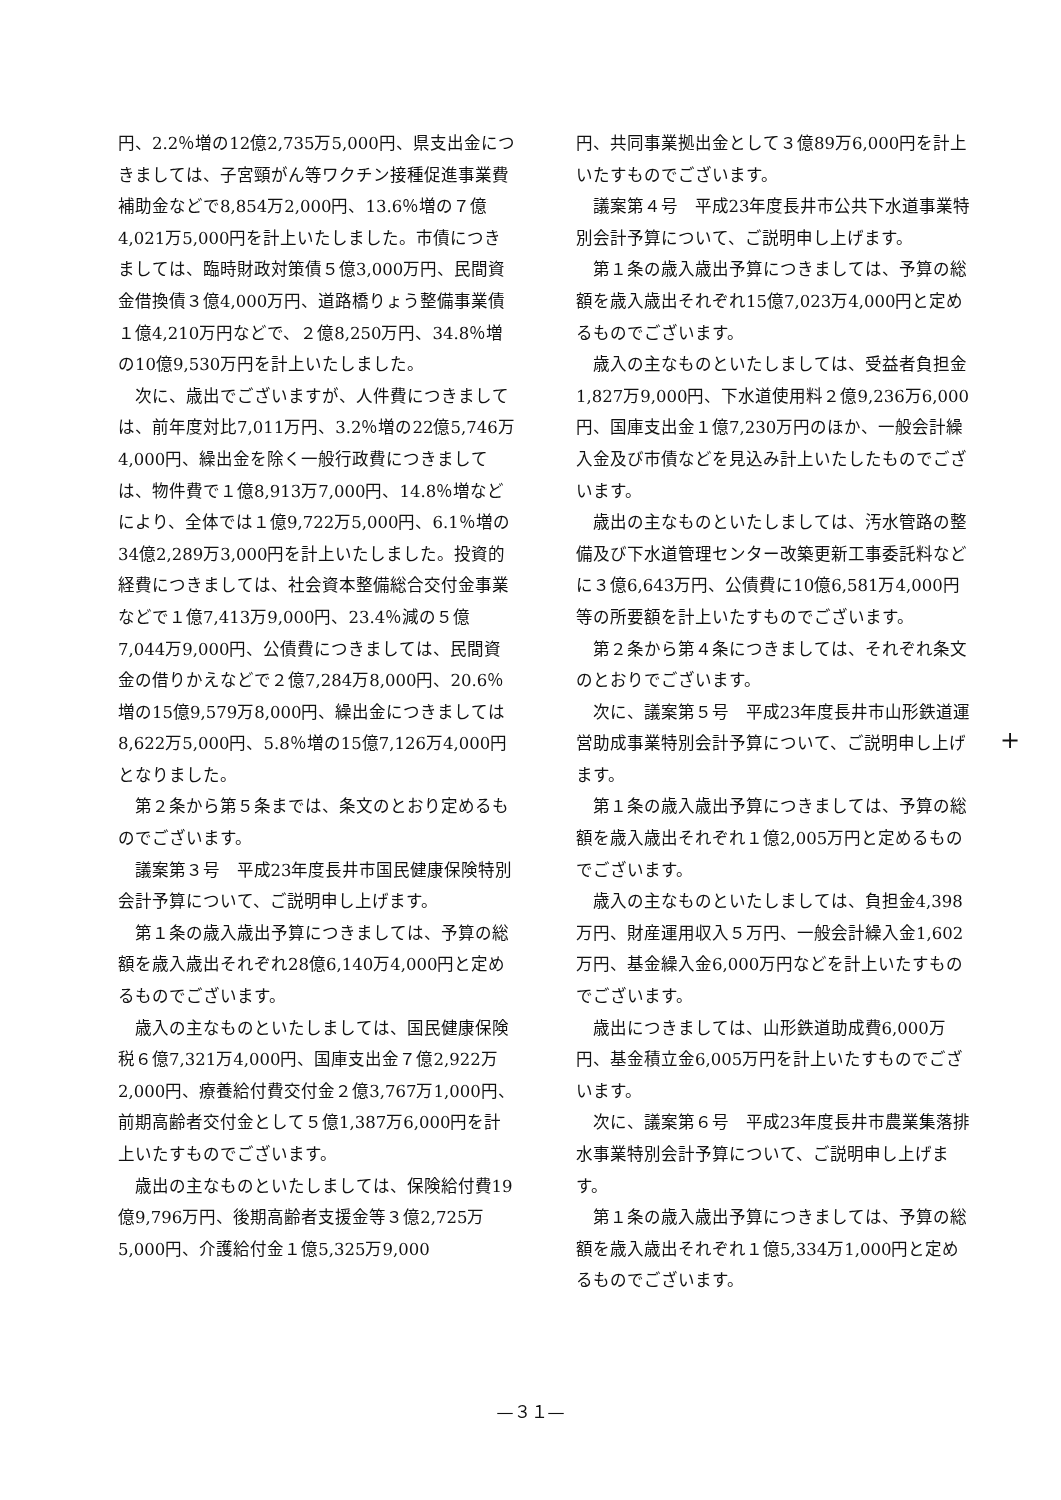円、2.2％増の12億2,735万5,000円、県支出金につきましては、子宮頸がん等ワクチン接種促進事業費補助金などで8,854万2,000円、13.6％増の７億4,021万5,000円を計上いたしました。市債につきましては、臨時財政対策債５億3,000万円、民間資金借換債３億4,000万円、道路橋りょう整備事業債１億4,210万円などで、２億8,250万円、34.8％増の10億9,530万円を計上いたしました。
次に、歳出でございますが、人件費につきましては、前年度対比7,011万円、3.2％増の22億5,746万4,000円、繰出金を除く一般行政費につきましては、物件費で１億8,913万7,000円、14.8％増などにより、全体では１億9,722万5,000円、6.1％増の34億2,289万3,000円を計上いたしました。投資的経費につきましては、社会資本整備総合交付金事業などで１億7,413万9,000円、23.4％減の５億7,044万9,000円、公債費につきましては、民間資金の借りかえなどで２億7,284万8,000円、20.6％増の15億9,579万8,000円、繰出金につきましては8,622万5,000円、5.8％増の15億7,126万4,000円となりました。
第２条から第５条までは、条文のとおり定めるものでございます。
議案第３号　平成23年度長井市国民健康保険特別会計予算について、ご説明申し上げます。
第１条の歳入歳出予算につきましては、予算の総額を歳入歳出それぞれ28億6,140万4,000円と定めるものでございます。
歳入の主なものといたしましては、国民健康保険税６億7,321万4,000円、国庫支出金７億2,922万2,000円、療養給付費交付金２億3,767万1,000円、前期高齢者交付金として５億1,387万6,000円を計上いたすものでございます。
歳出の主なものといたしましては、保険給付費19億9,796万円、後期高齢者支援金等３億2,725万5,000円、介護給付金１億5,325万9,000
円、共同事業拠出金として３億89万6,000円を計上いたすものでございます。
議案第４号　平成23年度長井市公共下水道事業特別会計予算について、ご説明申し上げます。
第１条の歳入歳出予算につきましては、予算の総額を歳入歳出それぞれ15億7,023万4,000円と定めるものでございます。
歳入の主なものといたしましては、受益者負担金1,827万9,000円、下水道使用料２億9,236万6,000円、国庫支出金１億7,230万円のほか、一般会計繰入金及び市債などを見込み計上いたしたものでございます。
歳出の主なものといたしましては、汚水管路の整備及び下水道管理センター改築更新工事委託料などに３億6,643万円、公債費に10億6,581万4,000円等の所要額を計上いたすものでございます。
第２条から第４条につきましては、それぞれ条文のとおりでございます。
次に、議案第５号　平成23年度長井市山形鉄道運営助成事業特別会計予算について、ご説明申し上げます。
第１条の歳入歳出予算につきましては、予算の総額を歳入歳出それぞれ１億2,005万円と定めるものでございます。
歳入の主なものといたしましては、負担金4,398万円、財産運用収入５万円、一般会計繰入金1,602万円、基金繰入金6,000万円などを計上いたすものでございます。
歳出につきましては、山形鉄道助成費6,000万円、基金積立金6,005万円を計上いたすものでございます。
次に、議案第６号　平成23年度長井市農業集落排水事業特別会計予算について、ご説明申し上げます。
第１条の歳入歳出予算につきましては、予算の総額を歳入歳出それぞれ１億5,334万1,000円と定めるものでございます。
+
—３１—